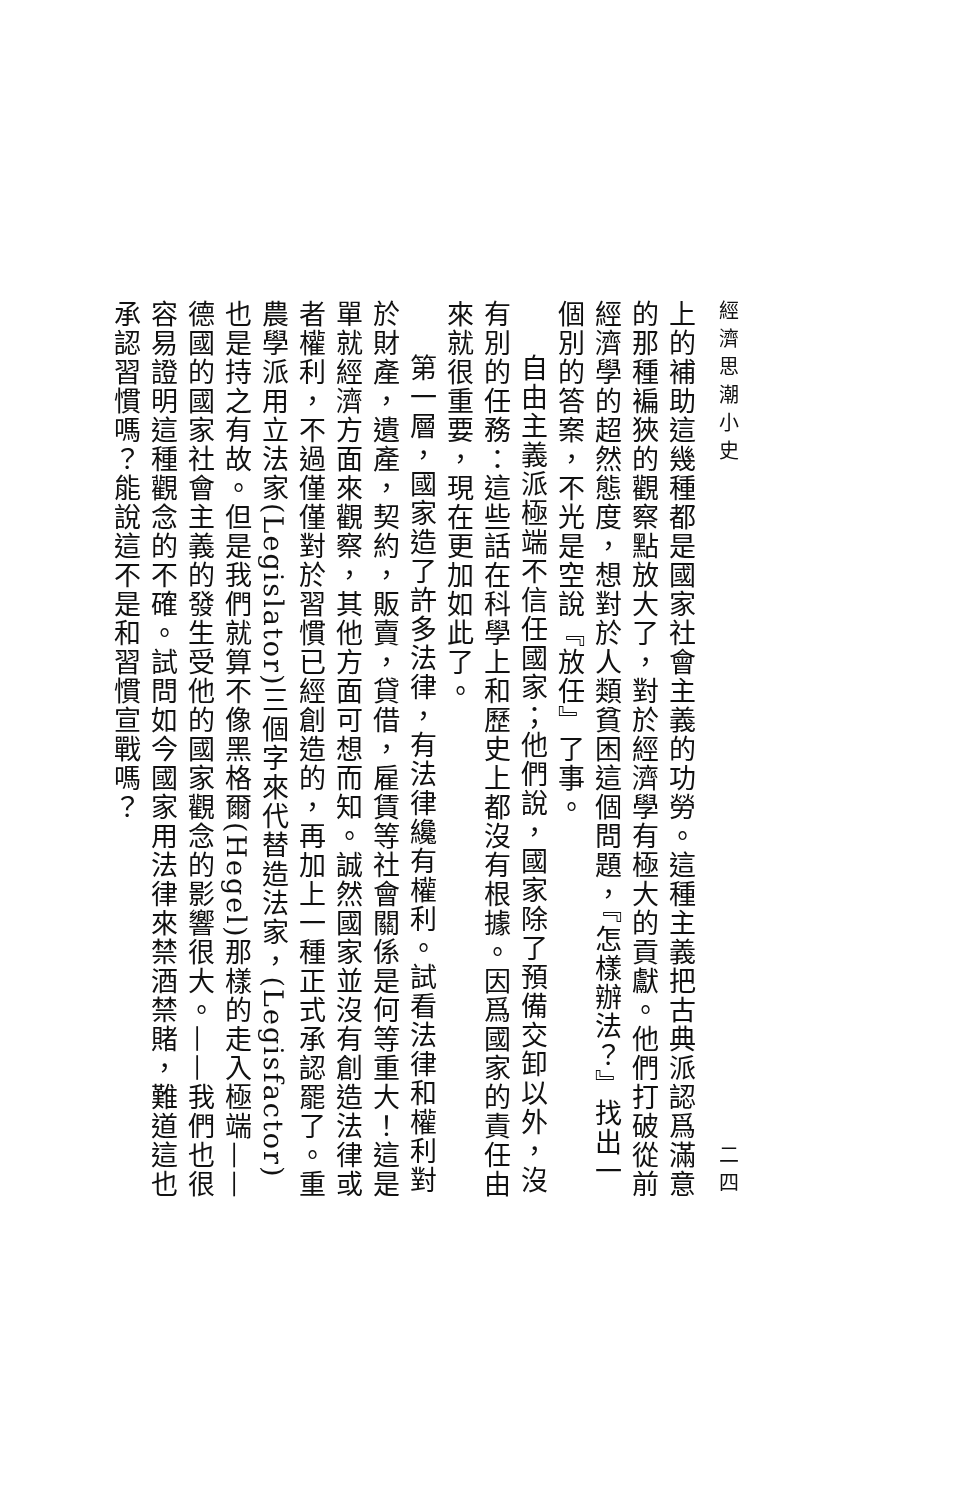經濟思潮小史 二四
上的補助這幾種都是國家社會主義的功勞。這種主義把古典派認爲滿意的那種褊狹的觀察點放大了，對於經濟學有極大的貢獻。他們打破從前經濟學的超然態度，想對於人類貧困這個問題，『怎樣辦法？』找出一個別的答案，不光是空說『放任』了事。
自由主義派極端不信任國家；他們說，國家除了預備交卸以外，沒有別的任務：這些話在科學上和歷史上都沒有根據。因爲國家的責任由來就很重要，現在更加如此了。
第一層，國家造了許多法律，有法律纔有權利。試看法律和權利對於財產，遺產，契約，販賣，貸借，雇賃等社會關係是何等重大！這是單就經濟方面來觀察，其他方面可想而知。誠然國家並沒有創造法律或者權利，不過僅僅對於習慣已經創造的，再加上一種正式承認罷了。重農學派用立法家(Legislator)三個字來代替造法家，(Legisfactor)也是持之有故。但是我們就算不像黑格爾(Hegel)那樣的走入極端——德國的國家社會主義的發生受他的國家觀念的影響很大。——我們也很容易證明這種觀念的不確。試問如今國家用法律來禁酒禁賭，難道這也承認習慣嗎？能說這不是和習慣宣戰嗎？